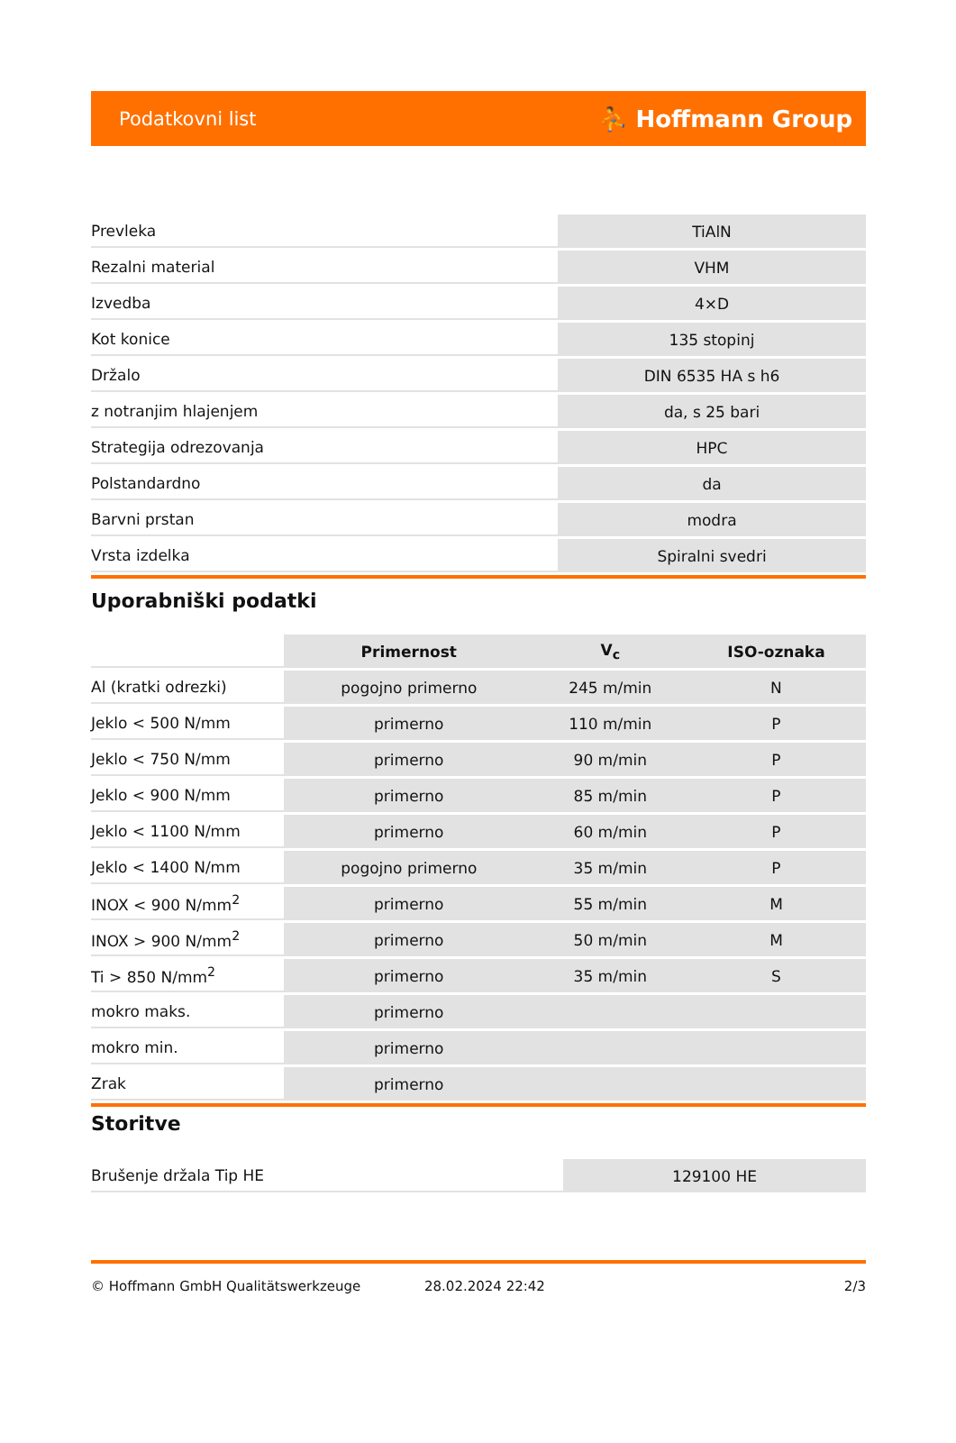Podatkovni list ⛹ Hoffmann Group
| Prevleka | TiAlN |
| Rezalni material | VHM |
| Izvedba | 4×D |
| Kot konice | 135 stopinj |
| Držalo | DIN 6535 HA s h6 |
| z notranjim hlajenjem | da, s 25 bari |
| Strategija odrezovanja | HPC |
| Polstandardno | da |
| Barvni prstan | modra |
| Vrsta izdelka | Spiralni svedri |
Uporabniški podatki
| | Primernost | V<sub>c</sub> | ISO-oznaka |
| Al (kratki odrezki) | pogojno primerno | 245 m/min | N |
| Jeklo < 500 N/mm | primerno | 110 m/min | P |
| Jeklo < 750 N/mm | primerno | 90 m/min | P |
| Jeklo < 900 N/mm | primerno | 85 m/min | P |
| Jeklo < 1100 N/mm | primerno | 60 m/min | P |
| Jeklo < 1400 N/mm | pogojno primerno | 35 m/min | P |
| INOX < 900 N/mm<sup>2</sup> | primerno | 55 m/min | M |
| INOX > 900 N/mm<sup>2</sup> | primerno | 50 m/min | M |
| Ti > 850 N/mm<sup>2</sup> | primerno | 35 m/min | S |
| mokro maks. | primerno | | |
| mokro min. | primerno | | |
| Zrak | primerno | | |
Storitve
| Brušenje držala Tip HE | 129100 HE |
© Hoffmann GmbH Qualitätswerkzeuge 28.02.2024 22:42 2/3